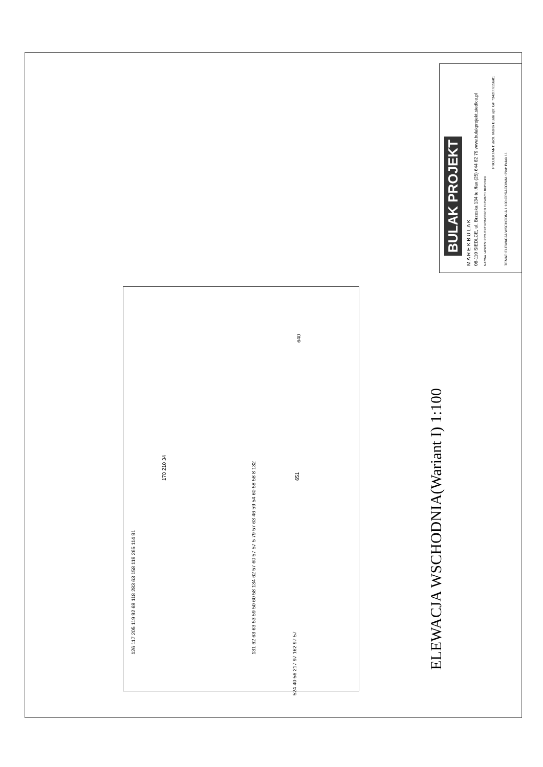BULAK PROJEKT M A R E K B U L A K 08-110 SIEDLCE, ul. Brzeska 134 tel./fax (25) 644 62 79 www.bulakprojekt.siedlce.pl NAZWA I ADRES: PROJEKT KONCEPCJI ELEWACJI BUDYNKU
PROJEKTANT: arch. Marek Bulak upr. GP 7342/77/156/81
TEMAT: ELEWACJA WSCHODNIA 1:100 OPRACOWAŁ: Piotr Bulak 11
ELEWACJA WSCHODNIA(Wariant I) 1:100
131 62 63 63 53 59 50 60 58 134 62 57 60 57 57 5 79 57 63 46 59 54 60 58 58 8 132
126 117 205 119 92 68 118 283 63 158 119 265 114 91
651
640
524 40 56 217 97 162 97 57
170 210 34